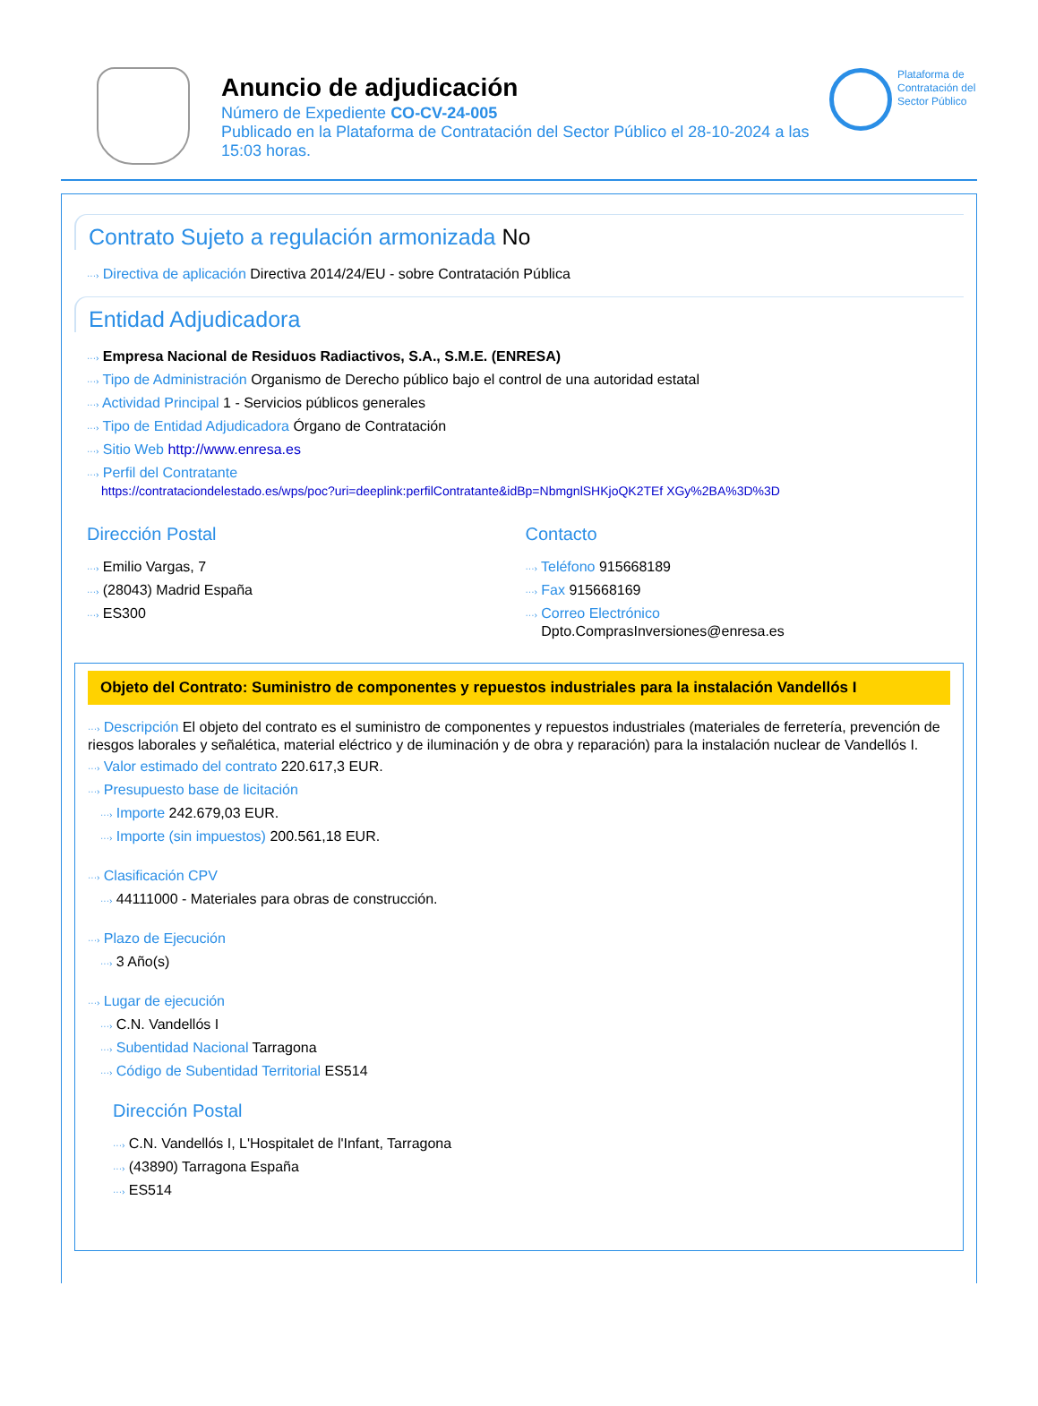Anuncio de adjudicación
Número de Expediente CO-CV-24-005
Publicado en la Plataforma de Contratación del Sector Público el 28-10-2024 a las 15:03 horas.
Plataforma de Contratación del Sector Público
Contrato Sujeto a regulación armonizada No
···› Directiva de aplicación Directiva 2014/24/EU - sobre Contratación Pública
Entidad Adjudicadora
···› Empresa Nacional de Residuos Radiactivos, S.A., S.M.E. (ENRESA)
···› Tipo de Administración Organismo de Derecho público bajo el control de una autoridad estatal
···› Actividad Principal 1 - Servicios públicos generales
···› Tipo de Entidad Adjudicadora Órgano de Contratación
···› Sitio Web http://www.enresa.es
···› Perfil del Contratante
https://contrataciondelestado.es/wps/poc?uri=deeplink:perfilContratante&idBp=NbmgnlSHKjoQK2TEf XGy%2BA%3D%3D
Dirección Postal
···› Emilio Vargas, 7
···› (28043) Madrid España
···› ES300
Contacto
···› Teléfono 915668189
···› Fax 915668169
···› Correo Electrónico
Dpto.ComprasInversiones@enresa.es
Objeto del Contrato: Suministro de componentes y repuestos industriales para la instalación Vandellós I
···› Descripción El objeto del contrato es el suministro de componentes y repuestos industriales (materiales de ferretería, prevención de riesgos laborales y señalética, material eléctrico y de iluminación y de obra y reparación) para la instalación nuclear de Vandellós I.
···› Valor estimado del contrato 220.617,3 EUR.
···› Presupuesto base de licitación
···› Importe 242.679,03 EUR.
···› Importe (sin impuestos) 200.561,18 EUR.
···› Clasificación CPV
···› 44111000 - Materiales para obras de construcción.
···› Plazo de Ejecución
···› 3 Año(s)
···› Lugar de ejecución
···› C.N. Vandellós I
···› Subentidad Nacional Tarragona
···› Código de Subentidad Territorial ES514
Dirección Postal
···› C.N. Vandellós I, L'Hospitalet de l'Infant, Tarragona
···› (43890) Tarragona España
···› ES514